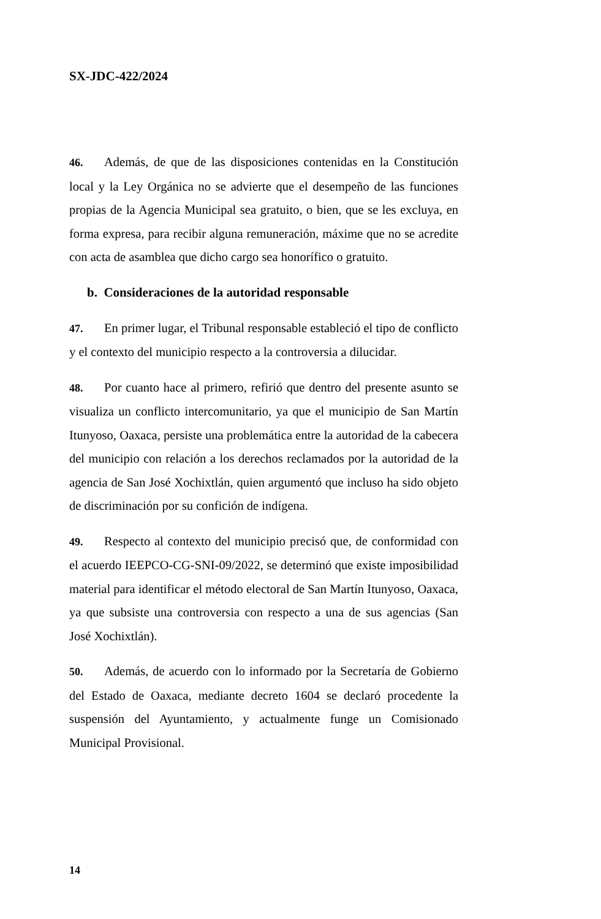SX-JDC-422/2024
46. Además, de que de las disposiciones contenidas en la Constitución local y la Ley Orgánica no se advierte que el desempeño de las funciones propias de la Agencia Municipal sea gratuito, o bien, que se les excluya, en forma expresa, para recibir alguna remuneración, máxime que no se acredite con acta de asamblea que dicho cargo sea honorífico o gratuito.
b. Consideraciones de la autoridad responsable
47. En primer lugar, el Tribunal responsable estableció el tipo de conflicto y el contexto del municipio respecto a la controversia a dilucidar.
48. Por cuanto hace al primero, refirió que dentro del presente asunto se visualiza un conflicto intercomunitario, ya que el municipio de San Martín Itunyoso, Oaxaca, persiste una problemática entre la autoridad de la cabecera del municipio con relación a los derechos reclamados por la autoridad de la agencia de San José Xochixtlán, quien argumentó que incluso ha sido objeto de discriminación por su confición de indígena.
49. Respecto al contexto del municipio precisó que, de conformidad con el acuerdo IEEPCO-CG-SNI-09/2022, se determinó que existe imposibilidad material para identificar el método electoral de San Martín Itunyoso, Oaxaca, ya que subsiste una controversia con respecto a una de sus agencias (San José Xochixtlán).
50. Además, de acuerdo con lo informado por la Secretaría de Gobierno del Estado de Oaxaca, mediante decreto 1604 se declaró procedente la suspensión del Ayuntamiento, y actualmente funge un Comisionado Municipal Provisional.
14